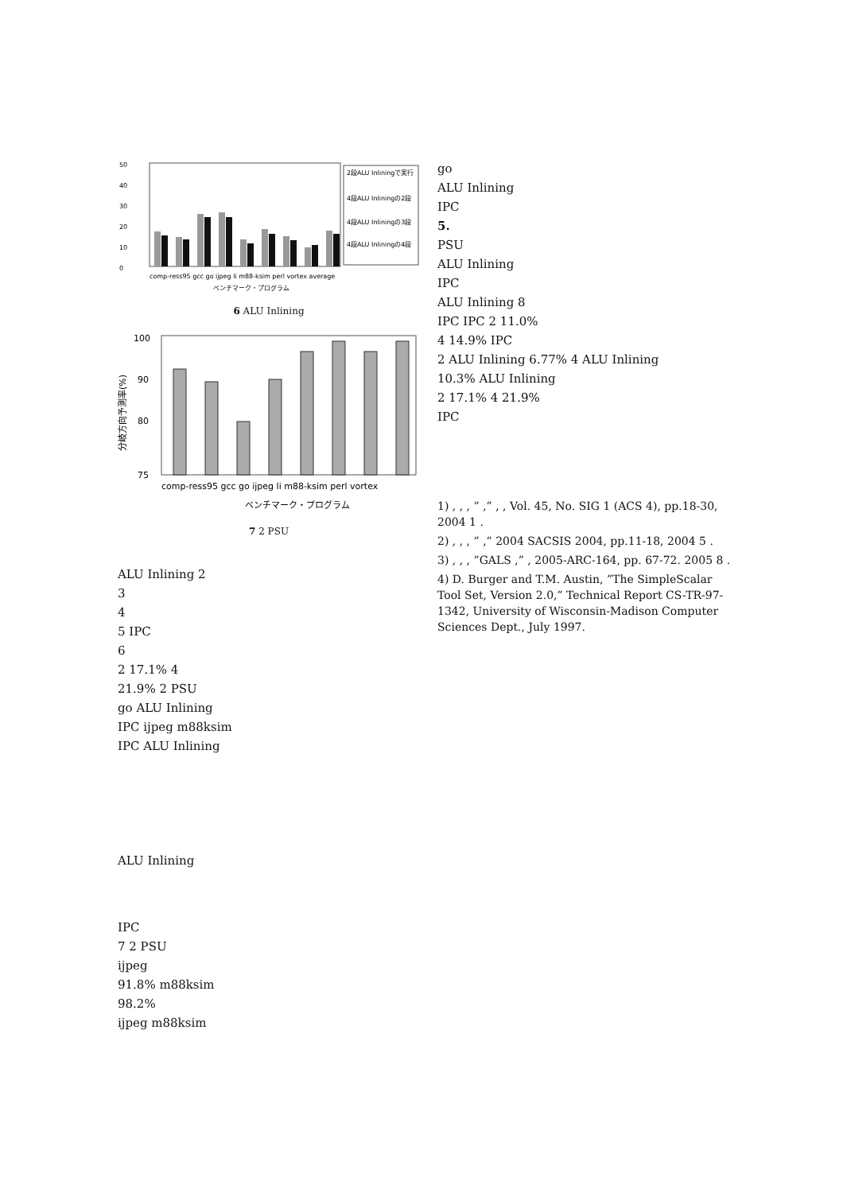50
40
30
20
10
0
2段ALU Inliningで実行
4段ALU Inliningの2段
4段ALU Inliningの3段
4段ALU Inliningの4段
comp-ress95 gcc go ijpeg li m88-ksim perl vortex average
ベンチマーク・プログラム
6 ALU Inlining
100
90
80
75
comp-ress95 gcc go ijpeg li m88-ksim perl vortex
ベンチマーク・プログラム
分岐方向予測率(%)
7 2 PSU
ALU Inlining 2
3
4
5 IPC
6
2 17.1% 4
21.9% 2 PSU
go ALU Inlining
IPC ijpeg m88ksim
IPC ALU Inlining
ALU Inlining
IPC
7 2 PSU
ijpeg
91.8% m88ksim
98.2%
ijpeg m88ksim
go
ALU Inlining
IPC
5.
PSU
ALU Inlining
IPC
ALU Inlining 8
IPC IPC 2 11.0%
4 14.9% IPC
2 ALU Inlining 6.77% 4 ALU Inlining
10.3% ALU Inlining
2 17.1% 4 21.9%
IPC
1) , , , ” ,” , , Vol. 45, No. SIG 1 (ACS 4), pp.18-30, 2004 1 .
2) , , , ” ,” 2004 SACSIS 2004, pp.11-18, 2004 5 .
3) , , , ”GALS ,” , 2005-ARC-164, pp. 67-72. 2005 8 .
4) D. Burger and T.M. Austin, ”The SimpleScalar Tool Set, Version 2.0,” Technical Report CS-TR-97-1342, University of Wisconsin-Madison Computer Sciences Dept., July 1997.